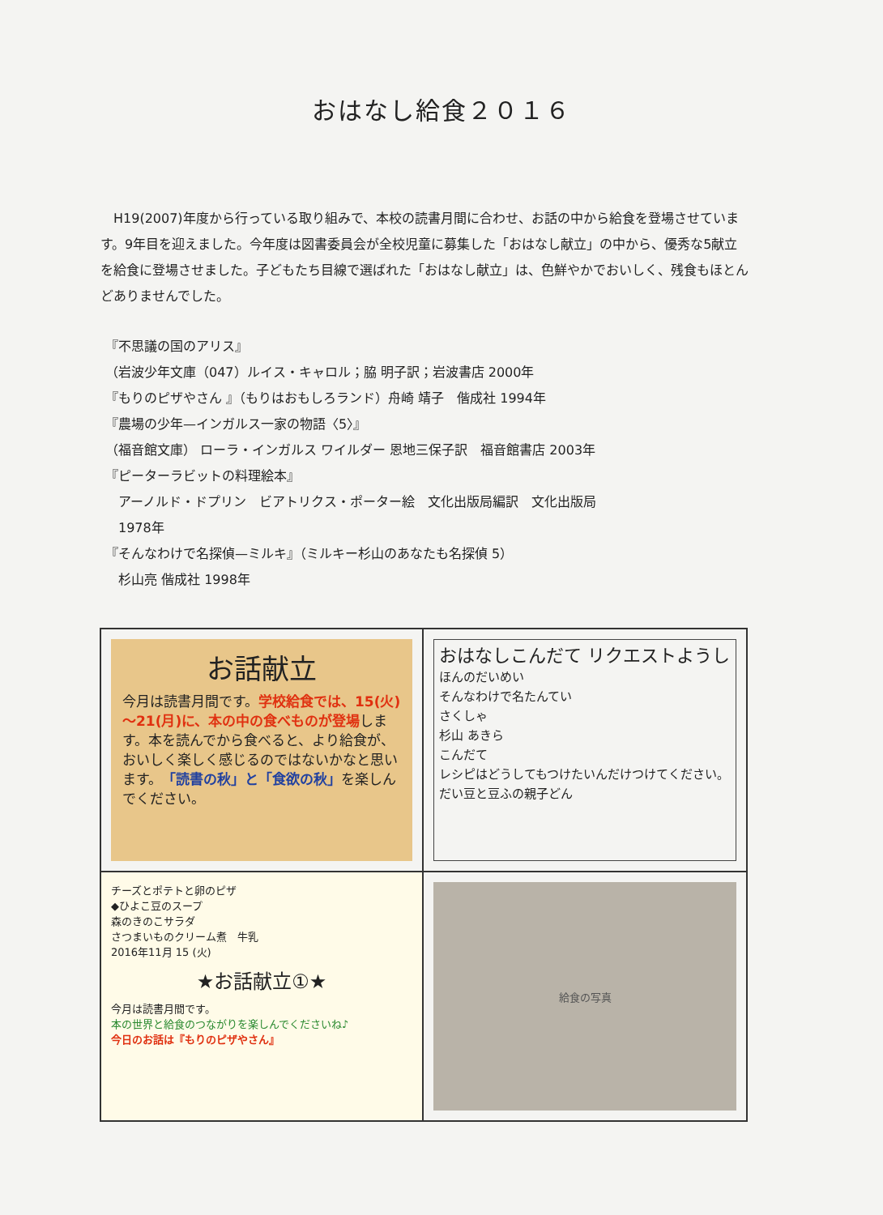おはなし給食２０１６
　H19(2007)年度から行っている取り組みで、本校の読書月間に合わせ、お話の中から給食を登場させています。9年目を迎えました。今年度は図書委員会が全校児童に募集した「おはなし献立」の中から、優秀な5献立を給食に登場させました。子どもたち目線で選ばれた「おはなし献立」は、色鮮やかでおいしく、残食もほとんどありませんでした。
『不思議の国のアリス』
（岩波少年文庫（047）ルイス・キャロル；脇 明子訳；岩波書店 2000年
『もりのピザやさん 』（もりはおもしろランド）舟崎 靖子　偕成社 1994年
『農場の少年—インガルス一家の物語〈5〉』
（福音館文庫） ローラ・インガルス ワイルダー 恩地三保子訳　福音館書店 2003年
『ピーターラビットの料理絵本』
　アーノルド・ドプリン　ビアトリクス・ポーター絵　文化出版局編訳　文化出版局
　1978年
『そんなわけで名探偵—ミルキ』（ミルキー杉山のあなたも名探偵 5）
　杉山亮 偕成社 1998年
お話献立
今月は読書月間です。学校給食では、15(火)～21(月)に、本の中の食べものが登場します。本を読んでから食べると、より給食が、おいしく楽しく感じるのではないかなと思います。「読書の秋」と「食欲の秋」を楽しんでください。
おはなしこんだて リクエストようし
ほんのだいめい
そんなわけで名たんてい
さくしゃ
杉山 あきら
こんだて
レシピはどうしてもつけたいんだけつけてください。
だい豆と豆ふの親子どん
チーズとポテトと卵のピザ
◆ひよこ豆のスープ
森のきのこサラダ
さつまいものクリーム煮　牛乳
2016年11月 15 (火)
★お話献立①★
今月は読書月間です。
本の世界と給食のつながりを楽しんでくださいね♪
今日のお話は『もりのピザやさん』
給食の写真